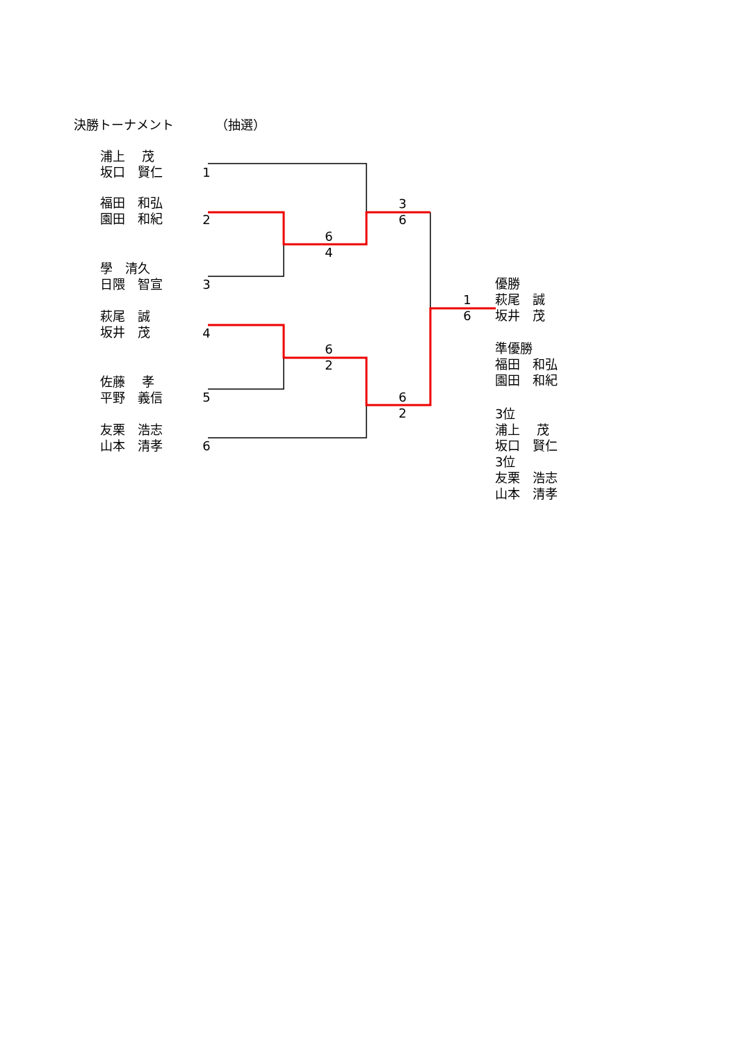決勝トーナメント （抽選）
浦上　 茂 坂口　賢仁
福田　和弘 園田　和紀
學　清久 日隈　智宣
萩尾　誠 坂井　茂
佐藤　 孝 平野　義信
友栗　浩志 山本　清孝
1
2
3
4
5
6
6 4
6 2
3 6
6 2
1 6
優勝 萩尾　誠 坂井　茂
準優勝 福田　和弘 園田　和紀
3位 浦上　 茂 坂口　賢仁
3位 友栗　浩志 山本　清孝